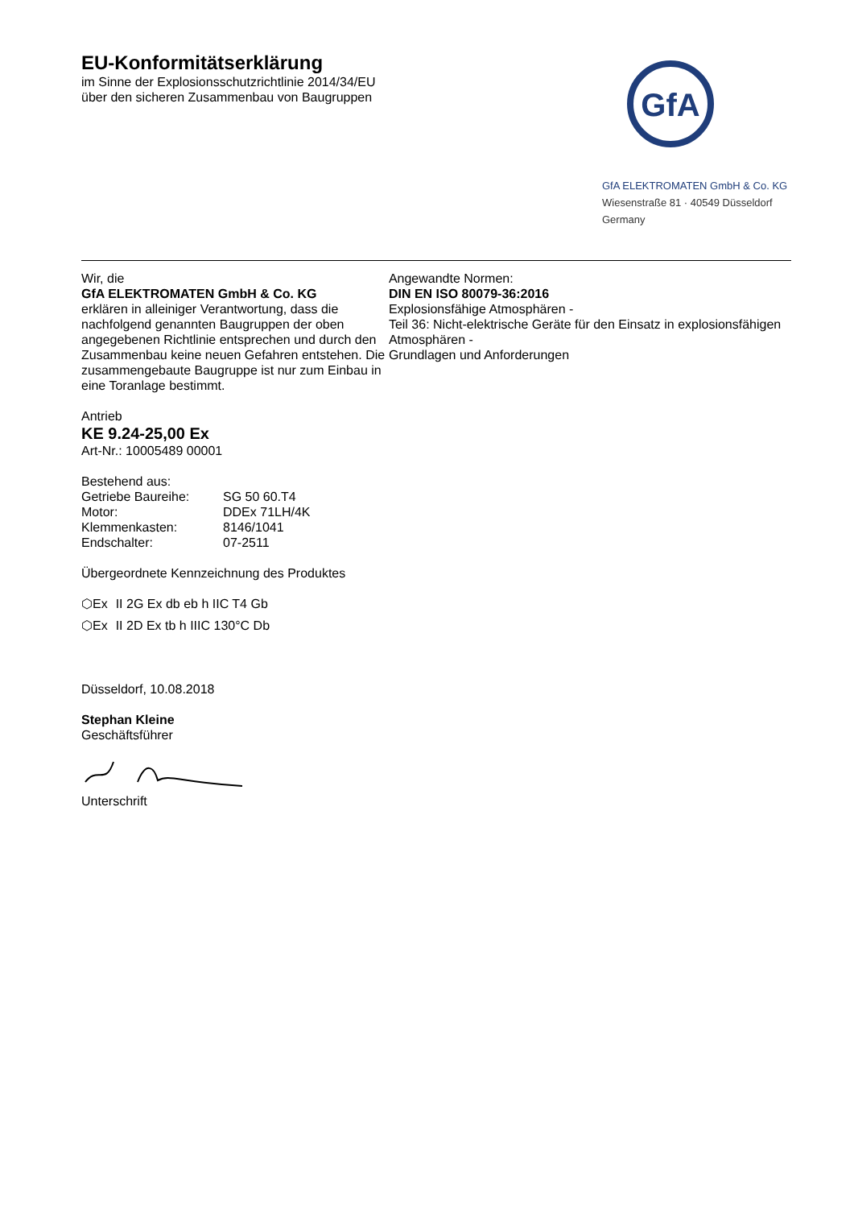EU-Konformitätserklärung
im Sinne der Explosionsschutzrichtlinie 2014/34/EU
über den sicheren Zusammenbau von Baugruppen
GfA
GfA ELEKTROMATEN GmbH & Co. KG
Wiesenstraße 81 · 40549 Düsseldorf
Germany
Wir, die
GfA ELEKTROMATEN GmbH & Co. KG
erklären in alleiniger Verantwortung, dass die nachfolgend genannten Baugruppen der oben angegebenen Richtlinie entsprechen und durch den Zusammenbau keine neuen Gefahren entstehen. Die zusammengebaute Baugruppe ist nur zum Einbau in eine Toranlage bestimmt.
Antrieb
KE 9.24-25,00 Ex
Art-Nr.: 10005489 00001
Bestehend aus:
Getriebe Baureihe: SG 50 60.T4
Motor: DDEx 71LH/4K
Klemmenkasten: 8146/1041
Endschalter: 07-2511
Übergeordnete Kennzeichnung des Produktes
⬡Ex II 2G Ex db eb h IIC T4 Gb
⬡Ex II 2D Ex tb h IIIC 130°C Db
Düsseldorf, 10.08.2018
Stephan Kleine
Geschäftsführer
Unterschrift
Angewandte Normen:
DIN EN ISO 80079-36:2016
Explosionsfähige Atmosphären -
Teil 36: Nicht-elektrische Geräte für den Einsatz in explosionsfähigen Atmosphären -
Grundlagen und Anforderungen